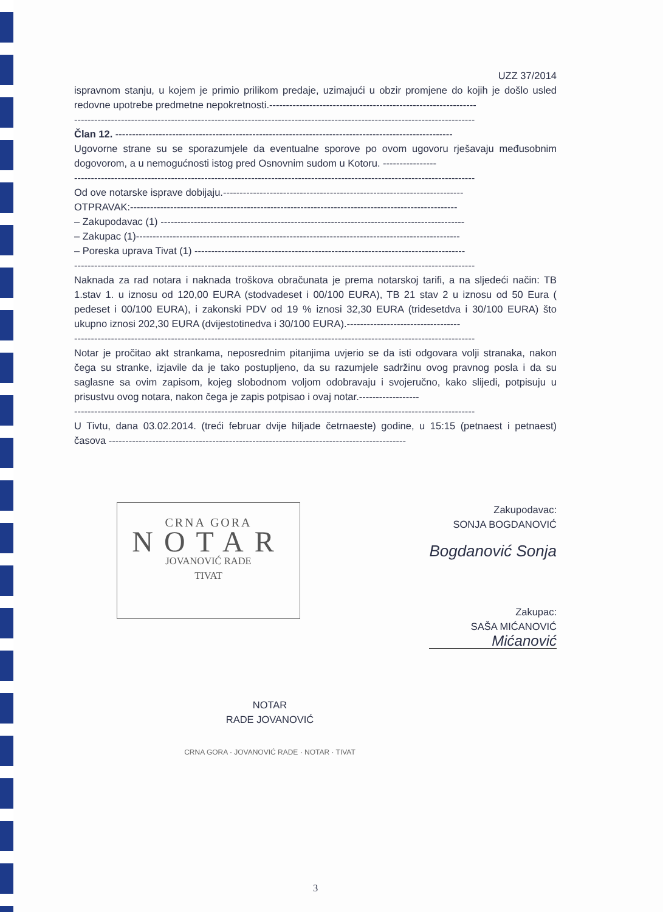UZZ 37/2014
ispravnom stanju, u kojem je primio prilikom predaje, uzimajući u obzir promjene do kojih je došlo usled redovne upotrebe predmetne nepokretnosti.--------------------------------------------------------------
------------------------------------------------------------------------------------------------------------------------
Član 12. -----------------------------------------------------------------------------------------------------
Ugovorne strane su se sporazumjele da eventualne sporove po ovom ugovoru rješavaju međusobnim dogovorom, a u nemogućnosti istog pred Osnovnim sudom u Kotoru. ----------------
------------------------------------------------------------------------------------------------------------------------
Od ove notarske isprave dobijaju.------------------------------------------------------------------------
OTPRAVAK:--------------------------------------------------------------------------------------------------
– Zakupodavac (1) -------------------------------------------------------------------------------------------
– Zakupac (1)-------------------------------------------------------------------------------------------------
– Poreska uprava Tivat (1) ---------------------------------------------------------------------------------
------------------------------------------------------------------------------------------------------------------------
Naknada za rad notara i naknada troškova obračunata je prema notarskoj tarifi, a na sljedeći način: TB 1.stav 1. u iznosu od 120,00 EURA (stodvadeset i 00/100 EURA), TB 21 stav 2 u iznosu od 50 Eura ( pedeset i 00/100 EURA), i zakonski PDV od 19 % iznosi 32,30 EURA (tridesetdva i 30/100 EURA) što ukupno iznosi 202,30 EURA (dvijestotinedva i 30/100 EURA).----------------------------------
------------------------------------------------------------------------------------------------------------------------
Notar je pročitao akt strankama, neposrednim pitanjima uvjerio se da isti odgovara volji stranaka, nakon čega su stranke, izjavile da je tako postupljeno, da su razumjele sadržinu ovog pravnog posla i da su saglasne sa ovim zapisom, kojeg slobodnom voljom odobravaju i svojeručno, kako slijedi, potpisuju u prisustvu ovog notara, nakon čega je zapis potpisao i ovaj notar.------------------
------------------------------------------------------------------------------------------------------------------------
U Tivtu, dana 03.02.2014. (treći februar dvije hiljade četrnaeste) godine, u 15:15 (petnaest i petnaest) časova -----------------------------------------------------------------------------------------
CRNA GORA
NOTAR
JOVANOVIĆ RADE
TIVAT
Zakupodavac:
SONJA BOGDANOVIĆ
Bogdanović Sonja
Zakupac:
SAŠA MIĆANOVIĆ
Mićanović
NOTAR
RADE JOVANOVIĆ
CRNA GORA · JOVANOVIĆ RADE · NOTAR · TIVAT
3